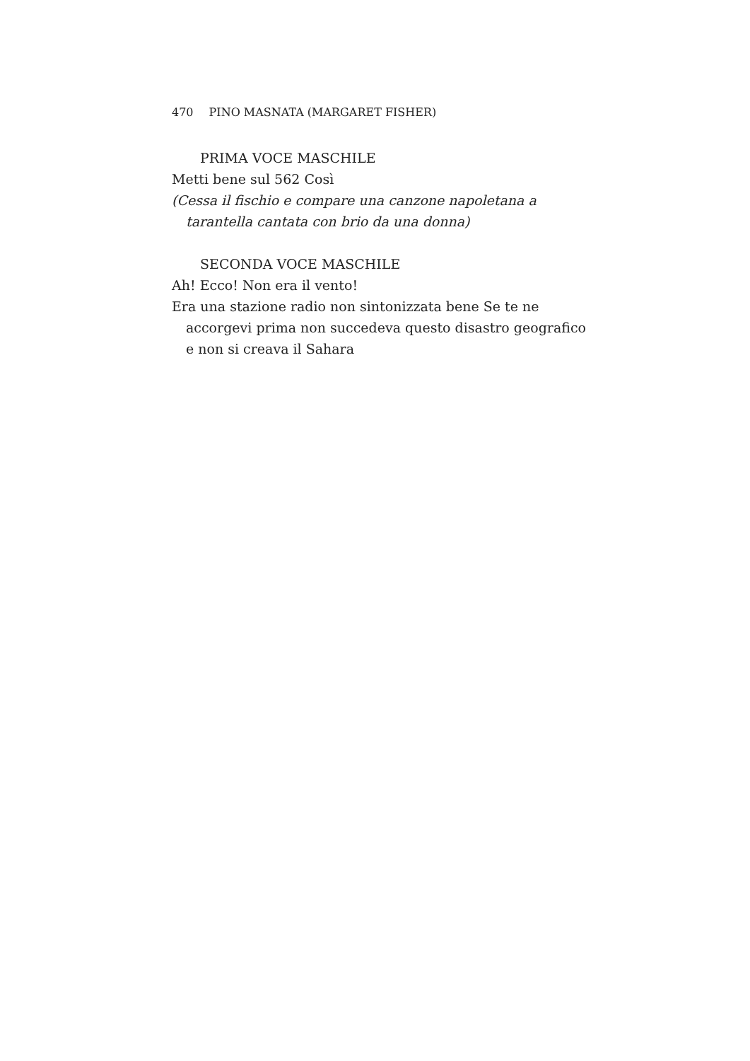470 PINO MASNATA (MARGARET FISHER)
PRIMA VOCE MASCHILE
Metti bene sul 562 Così
(Cessa il fischio e compare una canzone napoletana a tarantella cantata con brio da una donna)
SECONDA VOCE MASCHILE
Ah! Ecco! Non era il vento!
Era una stazione radio non sintonizzata bene Se te ne accorgevi prima non succedeva questo disastro geografico e non si creava il Sahara